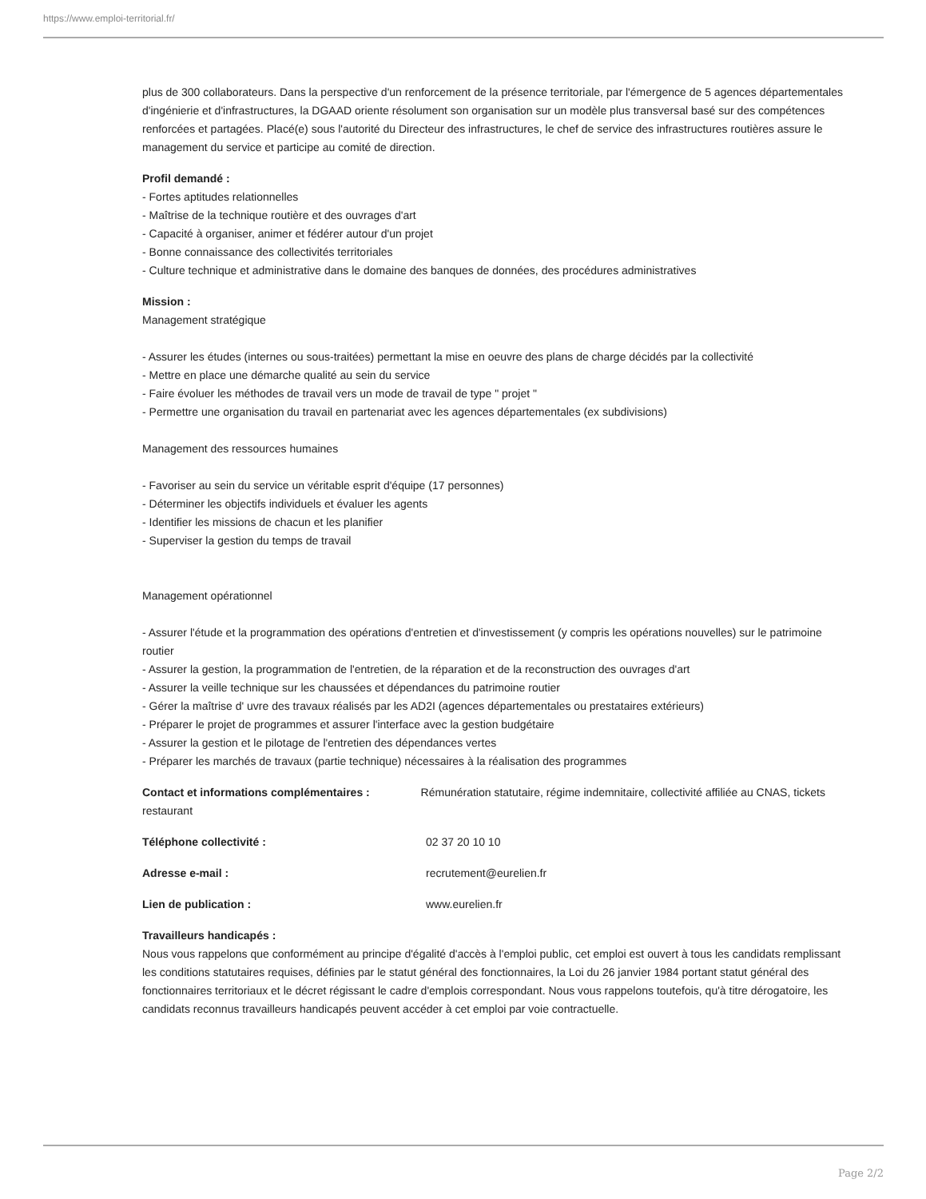https://www.emploi-territorial.fr/
plus de 300 collaborateurs. Dans la perspective d'un renforcement de la présence territoriale, par l'émergence de 5 agences départementales d'ingénierie et d'infrastructures, la DGAAD oriente résolument son organisation sur un modèle plus transversal basé sur des compétences renforcées et partagées. Placé(e) sous l'autorité du Directeur des infrastructures, le chef de service des infrastructures routières assure le management du service et participe au comité de direction.
Profil demandé :
- Fortes aptitudes relationnelles
- Maîtrise de la technique routière et des ouvrages d'art
- Capacité à organiser, animer et fédérer autour d'un projet
- Bonne connaissance des collectivités territoriales
- Culture technique et administrative dans le domaine des banques de données, des procédures administratives
Mission :
Management stratégique
- Assurer les études (internes ou sous-traitées) permettant la mise en oeuvre des plans de charge décidés par la collectivité
- Mettre en place une démarche qualité au sein du service
- Faire évoluer les méthodes de travail vers un mode de travail de type " projet "
- Permettre une organisation du travail en partenariat avec les agences départementales (ex subdivisions)
Management des ressources humaines
- Favoriser au sein du service un véritable esprit d'équipe (17 personnes)
- Déterminer les objectifs individuels et évaluer les agents
- Identifier les missions de chacun et les planifier
- Superviser la gestion du temps de travail
Management opérationnel
- Assurer l'étude et la programmation des opérations d'entretien et d'investissement (y compris les opérations nouvelles) sur le patrimoine routier
- Assurer la gestion, la programmation de l'entretien, de la réparation et de la reconstruction des ouvrages d'art
- Assurer la veille technique sur les chaussées et dépendances du patrimoine routier
- Gérer la maîtrise d' uvre des travaux réalisés par les AD2I (agences départementales ou prestataires extérieurs)
- Préparer le projet de programmes et assurer l'interface avec la gestion budgétaire
- Assurer la gestion et le pilotage de l'entretien des dépendances vertes
- Préparer les marchés de travaux (partie technique) nécessaires à la réalisation des programmes
Contact et informations complémentaires : Rémunération statutaire, régime indemnitaire, collectivité affiliée au CNAS, tickets restaurant
Téléphone collectivité : 02 37 20 10 10
Adresse e-mail : recrutement@eurelien.fr
Lien de publication : www.eurelien.fr
Travailleurs handicapés :
Nous vous rappelons que conformément au principe d'égalité d'accès à l'emploi public, cet emploi est ouvert à tous les candidats remplissant les conditions statutaires requises, définies par le statut général des fonctionnaires, la Loi du 26 janvier 1984 portant statut général des fonctionnaires territoriaux et le décret régissant le cadre d'emplois correspondant. Nous vous rappelons toutefois, qu'à titre dérogatoire, les candidats reconnus travailleurs handicapés peuvent accéder à cet emploi par voie contractuelle.
Page 2/2